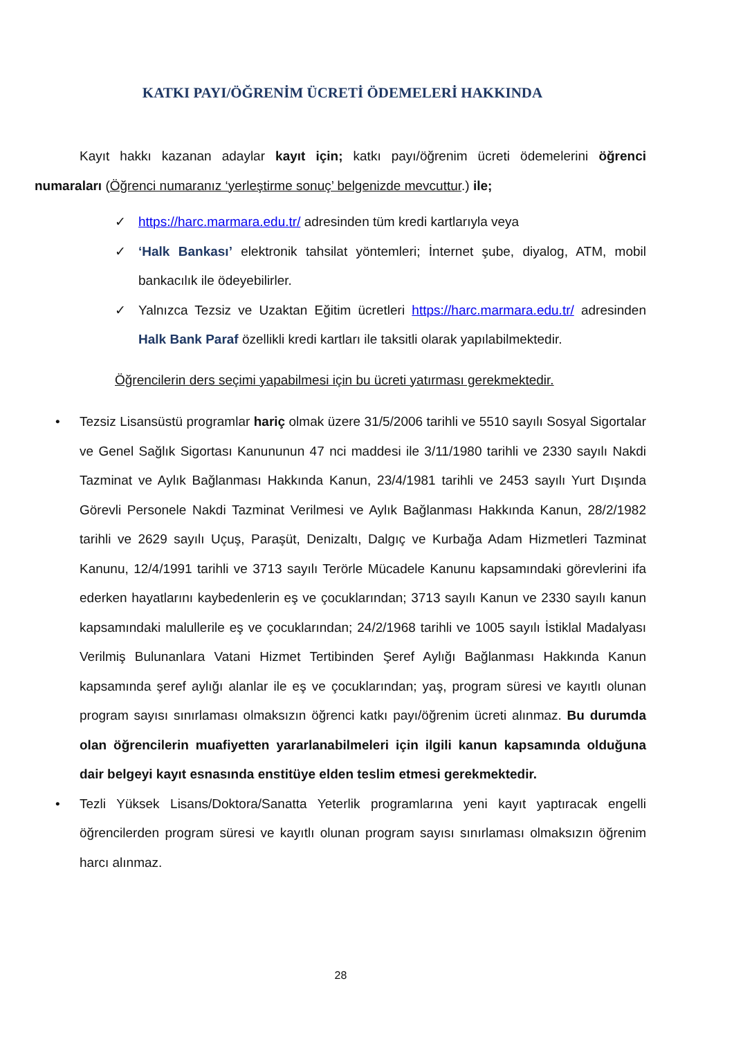KATKI PAYI/ÖĞRENİM ÜCRETİ ÖDEMELERİ HAKKINDA
Kayıt hakkı kazanan adaylar kayıt için; katkı payı/öğrenim ücreti ödemelerini öğrenci numaraları (Öğrenci numaranız ‘yerleştirme sonuç’ belgenizde mevcuttur.) ile;
✓ https://harc.marmara.edu.tr/ adresinden tüm kredi kartlarıyla veya
✓ ‘Halk Bankası’ elektronik tahsilat yöntemleri; İnternet şube, diyalog, ATM, mobil bankacılık ile ödeyebilirler.
✓ Yalnızca Tezsiz ve Uzaktan Eğitim ücretleri https://harc.marmara.edu.tr/ adresinden Halk Bank Paraf özellikli kredi kartları ile taksitli olarak yapılabilmektedir.
Öğrencilerin ders seçimi yapabilmesi için bu ücreti yatırması gerekmektedir.
• Tezsiz Lisansüstü programlar hariç olmak üzere 31/5/2006 tarihli ve 5510 sayılı Sosyal Sigortalar ve Genel Sağlık Sigortası Kanununun 47 nci maddesi ile 3/11/1980 tarihli ve 2330 sayılı Nakdi Tazminat ve Aylık Bağlanması Hakkında Kanun, 23/4/1981 tarihli ve 2453 sayılı Yurt Dışında Görevli Personele Nakdi Tazminat Verilmesi ve Aylık Bağlanması Hakkında Kanun, 28/2/1982 tarihli ve 2629 sayılı Uçuş, Paraşüt, Denizaltı, Dalgıç ve Kurbağa Adam Hizmetleri Tazminat Kanunu, 12/4/1991 tarihli ve 3713 sayılı Terörle Mücadele Kanunu kapsamındaki görevlerini ifa ederken hayatlarını kaybedenlerin eş ve çocuklarından; 3713 sayılı Kanun ve 2330 sayılı kanun kapsamındaki malullerile eş ve çocuklarından; 24/2/1968 tarihli ve 1005 sayılı İstiklal Madalyası Verilmiş Bulunanlara Vatani Hizmet Tertibinden Şeref Aylığı Bağlanması Hakkında Kanun kapsamında şeref aylığı alanlar ile eş ve çocuklarından; yaş, program süresi ve kayıtlı olunan program sayısı sınırlaması olmaksızın öğrenci katkı payı/öğrenim ücreti alınmaz. Bu durumda olan öğrencilerin muafiyetten yararlanabilmeleri için ilgili kanun kapsamında olduğuna dair belgeyi kayıt esnasında enstitüye elden teslim etmesi gerekmektedir.
• Tezli Yüksek Lisans/Doktora/Sanatta Yeterlik programlarına yeni kayıt yaptıracak engelli öğrencilerden program süresi ve kayıtlı olunan program sayısı sınırlaması olmaksızın öğrenim harcı alınmaz.
28